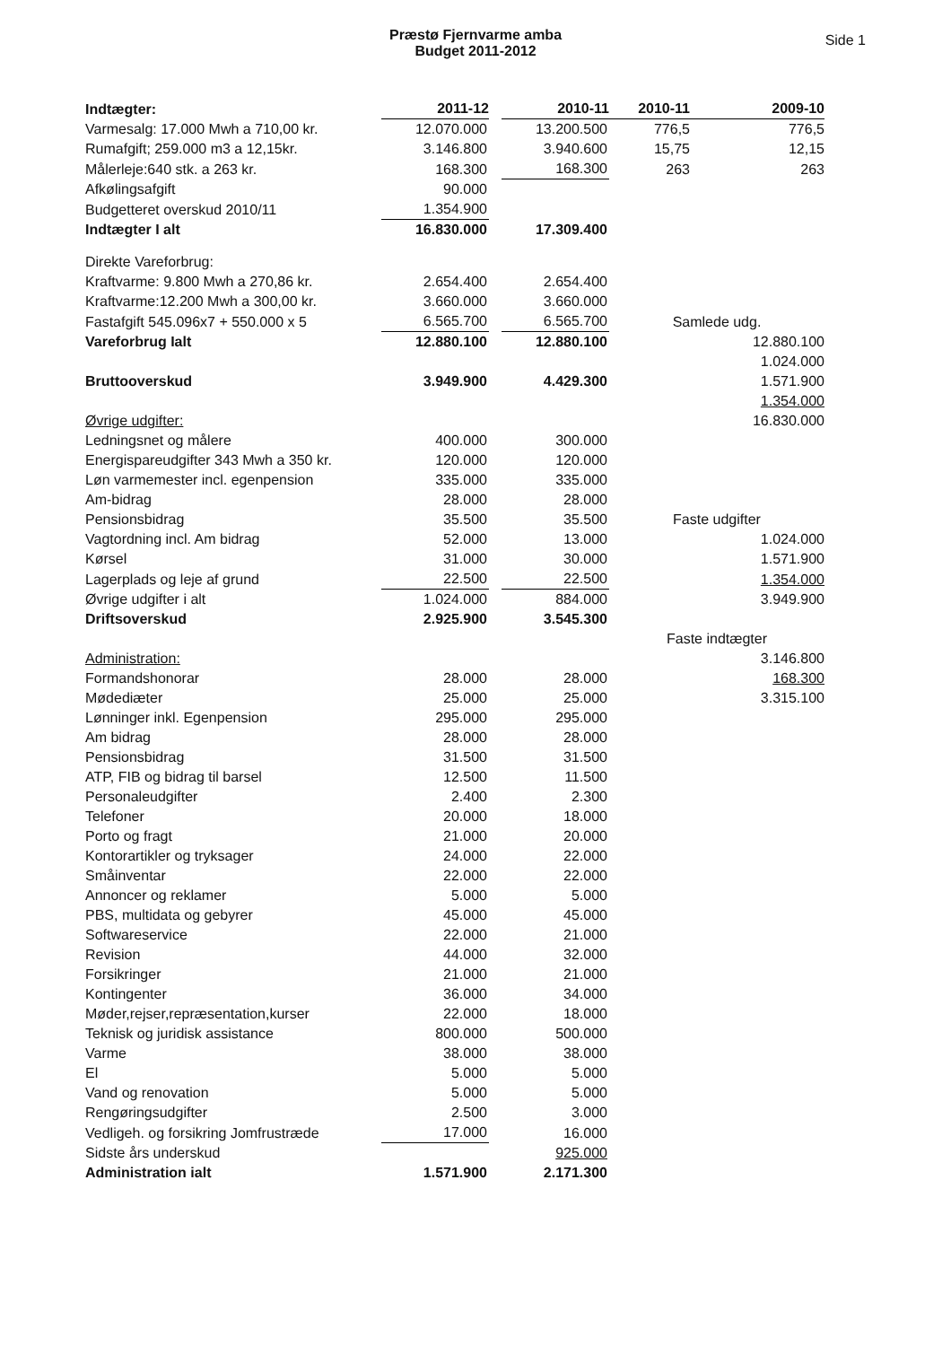Præstø Fjernvarme amba
Budget 2011-2012
Side 1
| Indtægter: | 2011-12 | | 2010-11 | 2010-11 | 2009-10 |
| Varmesalg: 17.000 Mwh a 710,00 kr. | 12.070.000 | | 13.200.500 | 776,5 | 776,5 |
| Rumafgift; 259.000 m3 a 12,15kr. | 3.146.800 | | 3.940.600 | 15,75 | 12,15 |
| Målerleje:640 stk. a 263 kr. | 168.300 | | 168.300 | 263 | 263 |
| Afkølingsafgift | 90.000 | | | | |
| Budgetteret overskud 2010/11 | 1.354.900 | | | | |
| Indtægter I alt | 16.830.000 | | 17.309.400 | | |
| Direkte Vareforbrug: | | | | | |
| Kraftvarme: 9.800 Mwh a 270,86 kr. | 2.654.400 | | 2.654.400 | | |
| Kraftvarme:12.200 Mwh a 300,00 kr. | 3.660.000 | | 3.660.000 | | |
| Fastafgift 545.096x7 + 550.000 x 5 | 6.565.700 | | 6.565.700 | Samlede udg. | |
| Vareforbrug Ialt | 12.880.100 | | 12.880.100 | | 12.880.100 |
| | | | | | 1.024.000 |
| Bruttooverskud | 3.949.900 | | 4.429.300 | | 1.571.900 |
| | | | | | 1.354.000 |
| Øvrige udgifter: | | | | | 16.830.000 |
| Ledningsnet og målere | 400.000 | | 300.000 | | |
| Energispareudgifter 343 Mwh a 350 kr. | 120.000 | | 120.000 | | |
| Løn varmemester incl. egenpension | 335.000 | | 335.000 | | |
| Am-bidrag | 28.000 | | 28.000 | | |
| Pensionsbidrag | 35.500 | | 35.500 | Faste udgifter | |
| Vagtordning incl. Am bidrag | 52.000 | | 13.000 | | 1.024.000 |
| Kørsel | 31.000 | | 30.000 | | 1.571.900 |
| Lagerplads og leje af grund | 22.500 | | 22.500 | | 1.354.000 |
| Øvrige udgifter i alt | 1.024.000 | | 884.000 | | 3.949.900 |
| Driftsoverskud | 2.925.900 | | 3.545.300 | | |
| | | | | Faste indtægter | |
| Administration: | | | | | 3.146.800 |
| Formandshonorar | 28.000 | | 28.000 | | 168.300 |
| Mødediæter | 25.000 | | 25.000 | | 3.315.100 |
| Lønninger inkl. Egenpension | 295.000 | | 295.000 | | |
| Am bidrag | 28.000 | | 28.000 | | |
| Pensionsbidrag | 31.500 | | 31.500 | | |
| ATP, FIB og bidrag til barsel | 12.500 | | 11.500 | | |
| Personaleudgifter | 2.400 | | 2.300 | | |
| Telefoner | 20.000 | | 18.000 | | |
| Porto og fragt | 21.000 | | 20.000 | | |
| Kontorartikler og tryksager | 24.000 | | 22.000 | | |
| Småinventar | 22.000 | | 22.000 | | |
| Annoncer og reklamer | 5.000 | | 5.000 | | |
| PBS, multidata og gebyrer | 45.000 | | 45.000 | | |
| Softwareservice | 22.000 | | 21.000 | | |
| Revision | 44.000 | | 32.000 | | |
| Forsikringer | 21.000 | | 21.000 | | |
| Kontingenter | 36.000 | | 34.000 | | |
| Møder,rejser,repræsentation,kurser | 22.000 | | 18.000 | | |
| Teknisk og juridisk assistance | 800.000 | | 500.000 | | |
| Varme | 38.000 | | 38.000 | | |
| El | 5.000 | | 5.000 | | |
| Vand og renovation | 5.000 | | 5.000 | | |
| Rengøringsudgifter | 2.500 | | 3.000 | | |
| Vedligeh. og forsikring Jomfrustræde | 17.000 | | 16.000 | | |
| Sidste års underskud | | | 925.000 | | |
| Administration ialt | 1.571.900 | | 2.171.300 | | |